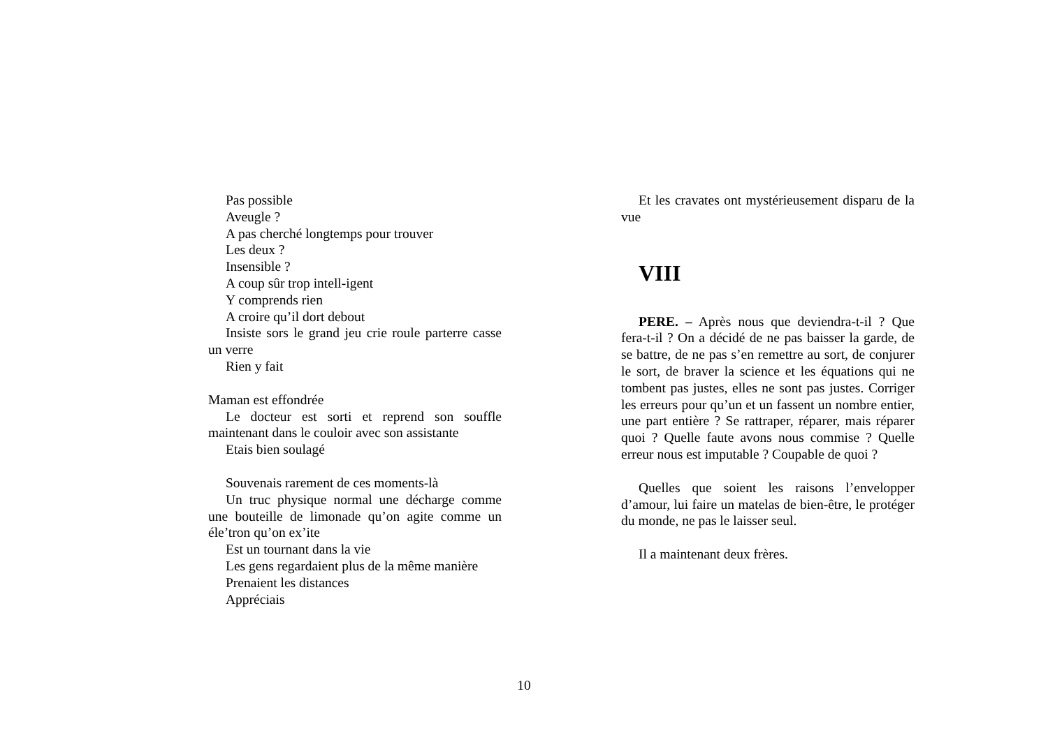Pas possible
Aveugle ?
A pas cherché longtemps pour trouver
Les deux ?
Insensible ?
A coup sûr trop intell-igent
Y comprends rien
A croire qu’il dort debout
Insiste sors le grand jeu crie roule parterre casse un verre
Rien y fait
Maman est effondrée
Le docteur est sorti et reprend son souffle maintenant dans le couloir avec son assistante
Etais bien soulagé
Souvenais rarement de ces moments-là
Un truc physique normal une décharge comme une bouteille de limonade qu’on agite comme un éle’tron qu’on ex’ite
Est un tournant dans la vie
Les gens regardaient plus de la même manière
Prenaient les distances
Appréciais
Et les cravates ont mystérieusement disparu de la vue
VIII
PERE. – Après nous que deviendra-t-il ? Que fera-t-il ? On a décidé de ne pas baisser la garde, de se battre, de ne pas s’en remettre au sort, de conjurer le sort, de braver la science et les équations qui ne tombent pas justes, elles ne sont pas justes. Corriger les erreurs pour qu’un et un fassent un nombre entier, une part entière ? Se rattraper, réparer, mais réparer quoi ? Quelle faute avons nous commise ? Quelle erreur nous est imputable ? Coupable de quoi ?
Quelles que soient les raisons l’envelopper d’amour, lui faire un matelas de bien-être, le protéger du monde, ne pas le laisser seul.
Il a maintenant deux frères.
10